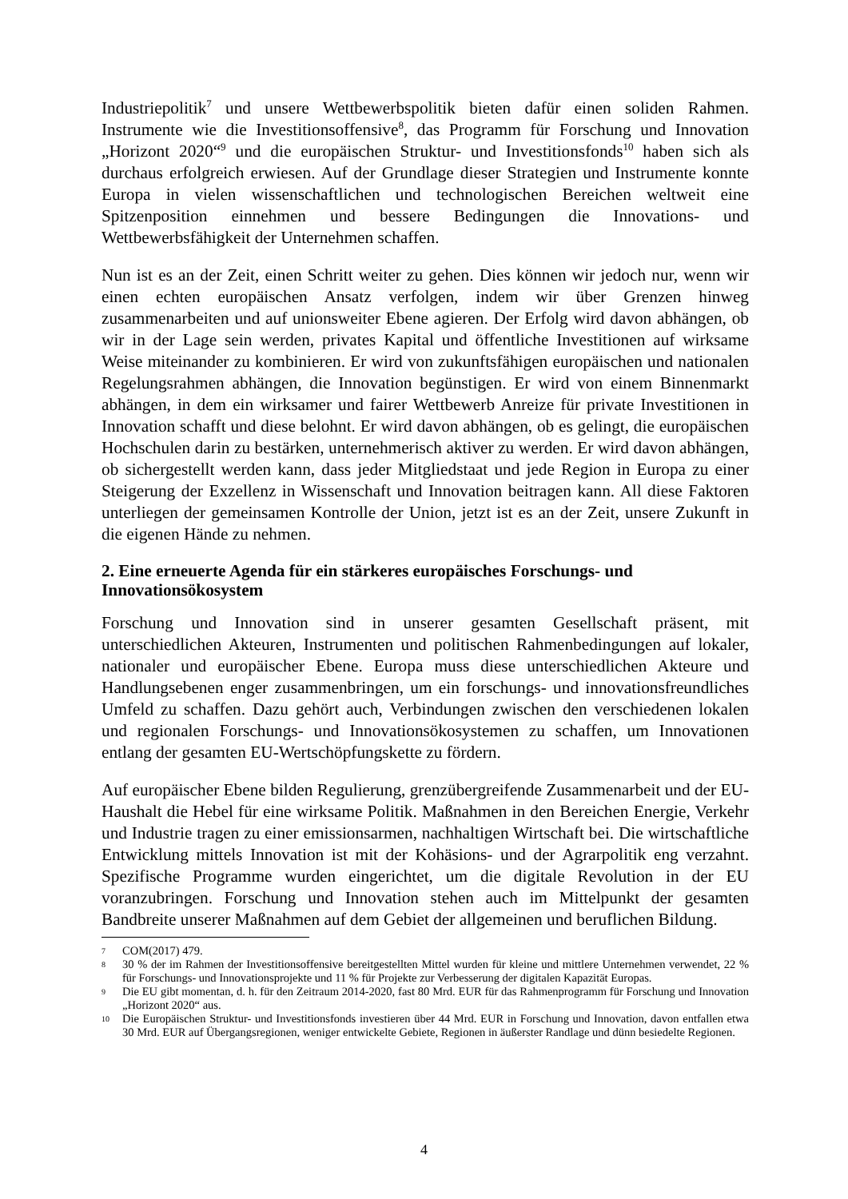Industriepolitik<sup>7</sup> und unsere Wettbewerbspolitik bieten dafür einen soliden Rahmen. Instrumente wie die Investitionsoffensive<sup>8</sup>, das Programm für Forschung und Innovation „Horizont 2020“<sup>9</sup> und die europäischen Struktur- und Investitionsfonds<sup>10</sup> haben sich als durchaus erfolgreich erwiesen. Auf der Grundlage dieser Strategien und Instrumente konnte Europa in vielen wissenschaftlichen und technologischen Bereichen weltweit eine Spitzenposition einnehmen und bessere Bedingungen die Innovations- und Wettbewerbsfähigkeit der Unternehmen schaffen.
Nun ist es an der Zeit, einen Schritt weiter zu gehen. Dies können wir jedoch nur, wenn wir einen echten europäischen Ansatz verfolgen, indem wir über Grenzen hinweg zusammenarbeiten und auf unionsweiter Ebene agieren. Der Erfolg wird davon abhängen, ob wir in der Lage sein werden, privates Kapital und öffentliche Investitionen auf wirksame Weise miteinander zu kombinieren. Er wird von zukunftsfähigen europäischen und nationalen Regelungsrahmen abhängen, die Innovation begünstigen. Er wird von einem Binnenmarkt abhängen, in dem ein wirksamer und fairer Wettbewerb Anreize für private Investitionen in Innovation schafft und diese belohnt. Er wird davon abhängen, ob es gelingt, die europäischen Hochschulen darin zu bestärken, unternehmerisch aktiver zu werden. Er wird davon abhängen, ob sichergestellt werden kann, dass jeder Mitgliedstaat und jede Region in Europa zu einer Steigerung der Exzellenz in Wissenschaft und Innovation beitragen kann. All diese Faktoren unterliegen der gemeinsamen Kontrolle der Union, jetzt ist es an der Zeit, unsere Zukunft in die eigenen Hände zu nehmen.
2. Eine erneuerte Agenda für ein stärkeres europäisches Forschungs- und Innovationsökosystem
Forschung und Innovation sind in unserer gesamten Gesellschaft präsent, mit unterschiedlichen Akteuren, Instrumenten und politischen Rahmenbedingungen auf lokaler, nationaler und europäischer Ebene. Europa muss diese unterschiedlichen Akteure und Handlungsebenen enger zusammenbringen, um ein forschungs- und innovationsfreundliches Umfeld zu schaffen. Dazu gehört auch, Verbindungen zwischen den verschiedenen lokalen und regionalen Forschungs- und Innovationsökosystemen zu schaffen, um Innovationen entlang der gesamten EU-Wertschöpfungskette zu fördern.
Auf europäischer Ebene bilden Regulierung, grenzübergreifende Zusammenarbeit und der EU-Haushalt die Hebel für eine wirksame Politik. Maßnahmen in den Bereichen Energie, Verkehr und Industrie tragen zu einer emissionsarmen, nachhaltigen Wirtschaft bei. Die wirtschaftliche Entwicklung mittels Innovation ist mit der Kohäsions- und der Agrarpolitik eng verzahnt. Spezifische Programme wurden eingerichtet, um die digitale Revolution in der EU voranzubringen. Forschung und Innovation stehen auch im Mittelpunkt der gesamten Bandbreite unserer Maßnahmen auf dem Gebiet der allgemeinen und beruflichen Bildung.
7 COM(2017) 479.
8 30 % der im Rahmen der Investitionsoffensive bereitgestellten Mittel wurden für kleine und mittlere Unternehmen verwendet, 22 % für Forschungs- und Innovationsprojekte und 11 % für Projekte zur Verbesserung der digitalen Kapazität Europas.
9 Die EU gibt momentan, d. h. für den Zeitraum 2014-2020, fast 80 Mrd. EUR für das Rahmenprogramm für Forschung und Innovation „Horizont 2020“ aus.
10 Die Europäischen Struktur- und Investitionsfonds investieren über 44 Mrd. EUR in Forschung und Innovation, davon entfallen etwa 30 Mrd. EUR auf Übergangsregionen, weniger entwickelte Gebiete, Regionen in äußerster Randlage und dünn besiedelte Regionen.
4